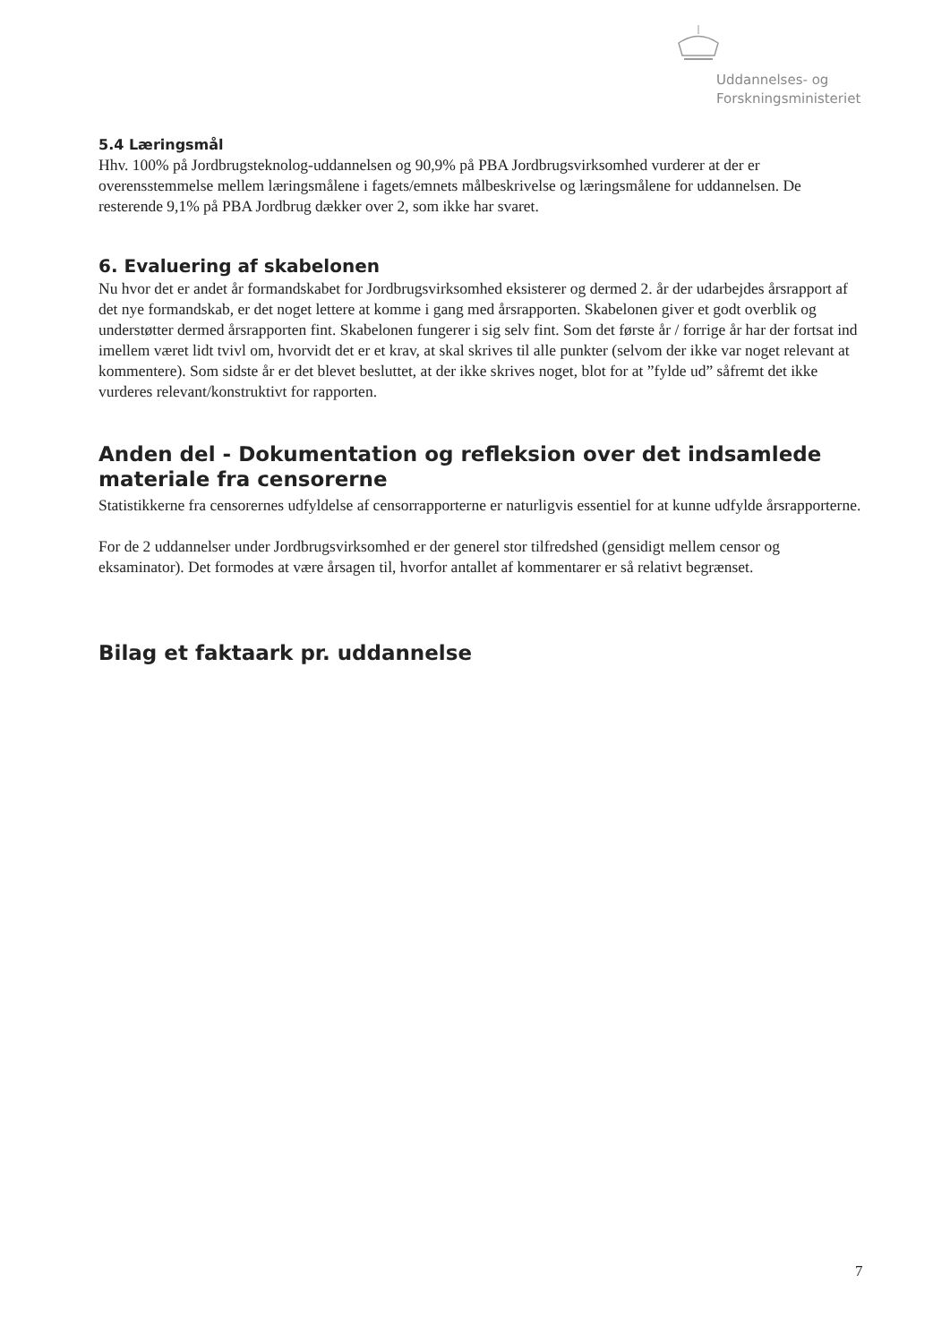Uddannelses- og
Forskningsministeriet
5.4 Læringsmål
Hhv. 100% på Jordbrugsteknolog-uddannelsen og 90,9% på PBA Jordbrugsvirksomhed vurderer at der er overensstemmelse mellem læringsmålene i fagets/emnets målbeskrivelse og læringsmålene for uddannelsen. De resterende 9,1% på PBA Jordbrug dækker over 2, som ikke har svaret.
6. Evaluering af skabelonen
Nu hvor det er andet år formandskabet for Jordbrugsvirksomhed eksisterer og dermed 2. år der udarbejdes årsrapport af det nye formandskab, er det noget lettere at komme i gang med årsrapporten. Skabelonen giver et godt overblik og understøtter dermed årsrapporten fint. Skabelonen fungerer i sig selv fint. Som det første år / forrige år har der fortsat ind imellem været lidt tvivl om, hvorvidt det er et krav, at skal skrives til alle punkter (selvom der ikke var noget relevant at kommentere). Som sidste år er det blevet besluttet, at der ikke skrives noget, blot for at ”fylde ud” såfremt det ikke vurderes relevant/konstruktivt for rapporten.
Anden del - Dokumentation og refleksion over det indsamlede materiale fra censorerne
Statistikkerne fra censorernes udfyldelse af censorrapporterne er naturligvis essentiel for at kunne udfylde årsrapporterne.
For de 2 uddannelser under Jordbrugsvirksomhed er der generel stor tilfredshed (gensidigt mellem censor og eksaminator). Det formodes at være årsagen til, hvorfor antallet af kommentarer er så relativt begrænset.
Bilag et faktaark pr. uddannelse
7